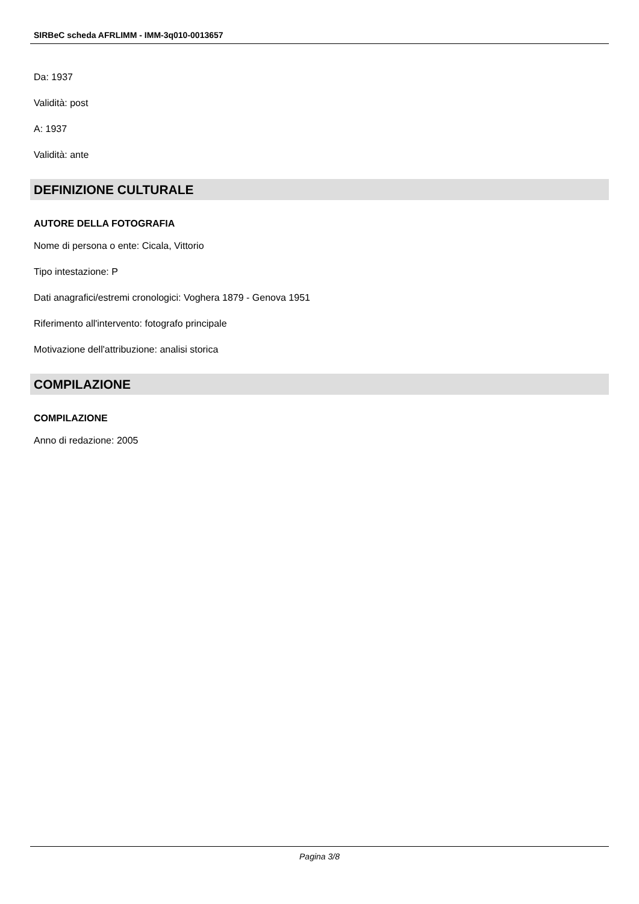SIRBeC scheda AFRLIMM - IMM-3q010-0013657
Da: 1937
Validità: post
A: 1937
Validità: ante
DEFINIZIONE CULTURALE
AUTORE DELLA FOTOGRAFIA
Nome di persona o ente: Cicala, Vittorio
Tipo intestazione: P
Dati anagrafici/estremi cronologici: Voghera 1879 - Genova 1951
Riferimento all'intervento: fotografo principale
Motivazione dell'attribuzione: analisi storica
COMPILAZIONE
COMPILAZIONE
Anno di redazione: 2005
Pagina 3/8